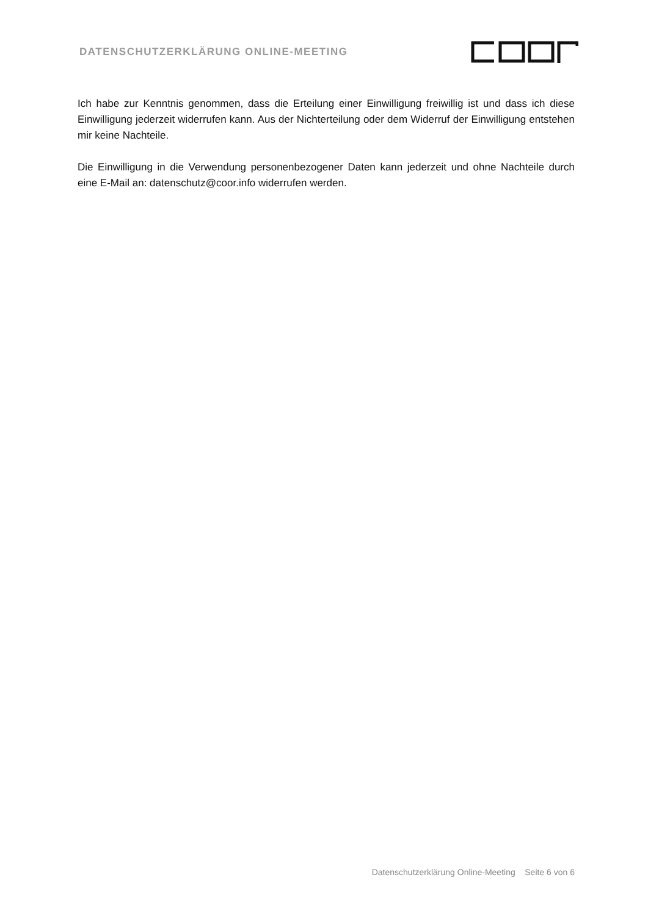DATENSCHUTZERKLÄRUNG ONLINE-MEETING
Ich habe zur Kenntnis genommen, dass die Erteilung einer Einwilligung freiwillig ist und dass ich diese Einwilligung jederzeit widerrufen kann. Aus der Nichterteilung oder dem Widerruf der Einwilligung entstehen mir keine Nachteile.
Die Einwilligung in die Verwendung personenbezogener Daten kann jederzeit und ohne Nachteile durch eine E-Mail an: datenschutz@coor.info widerrufen werden.
Datenschutzerklärung Online-Meeting Seite 6 von 6